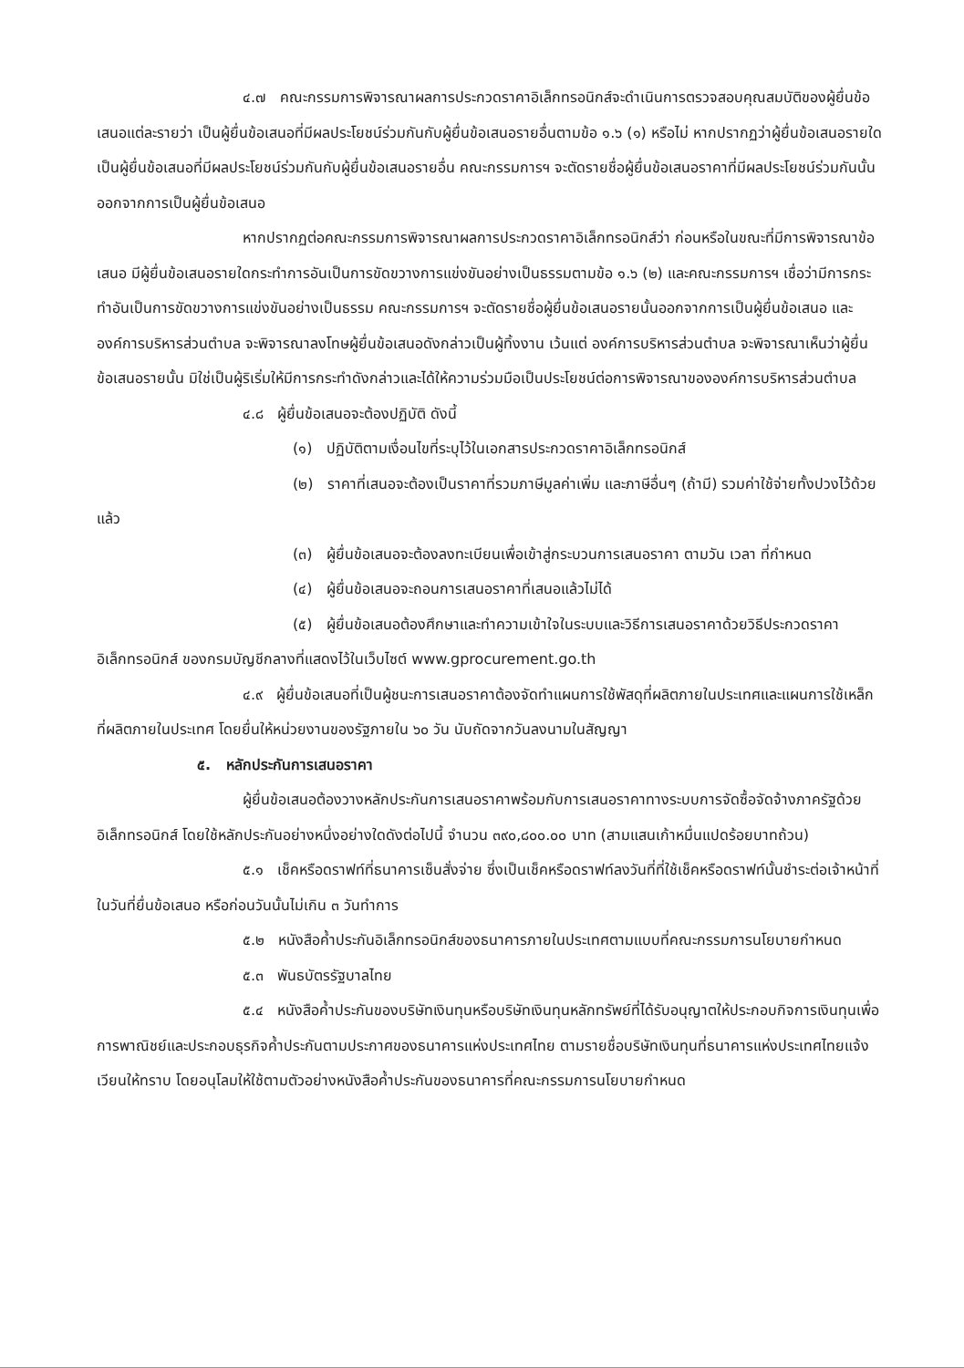๔.๗ คณะกรรมการพิจารณาผลการประกวดราคาอิเล็กทรอนิกส์จะดำเนินการตรวจสอบคุณสมบัติของผู้ยื่นข้อเสนอแต่ละรายว่า เป็นผู้ยื่นข้อเสนอที่มีผลประโยชน์ร่วมกันกับผู้ยื่นข้อเสนอรายอื่นตามข้อ ๑.๖ (๑) หรือไม่ หากปรากฏว่าผู้ยื่นข้อเสนอรายใดเป็นผู้ยื่นข้อเสนอที่มีผลประโยชน์ร่วมกันกับผู้ยื่นข้อเสนอรายอื่น คณะกรรมการฯ จะตัดรายชื่อผู้ยื่นข้อเสนอราคาที่มีผลประโยชน์ร่วมกันนั้นออกจากการเป็นผู้ยื่นข้อเสนอ
หากปรากฏต่อคณะกรรมการพิจารณาผลการประกวดราคาอิเล็กทรอนิกส์ว่า ก่อนหรือในขณะที่มีการพิจารณาข้อเสนอ มีผู้ยื่นข้อเสนอรายใดกระทำการอันเป็นการขัดขวางการแข่งขันอย่างเป็นธรรมตามข้อ ๑.๖ (๒) และคณะกรรมการฯ เชื่อว่ามีการกระทำอันเป็นการขัดขวางการแข่งขันอย่างเป็นธรรม คณะกรรมการฯ จะตัดรายชื่อผู้ยื่นข้อเสนอรายนั้นออกจากการเป็นผู้ยื่นข้อเสนอ และองค์การบริหารส่วนตำบล จะพิจารณาลงโทษผู้ยื่นข้อเสนอดังกล่าวเป็นผู้ทิ้งงาน เว้นแต่ องค์การบริหารส่วนตำบล จะพิจารณาเห็นว่าผู้ยื่นข้อเสนอรายนั้น มิใช่เป็นผู้ริเริ่มให้มีการกระทำดังกล่าวและได้ให้ความร่วมมือเป็นประโยชน์ต่อการพิจารณาขององค์การบริหารส่วนตำบล
๔.๘ ผู้ยื่นข้อเสนอจะต้องปฏิบัติ ดังนี้
(๑) ปฏิบัติตามเงื่อนไขที่ระบุไว้ในเอกสารประกวดราคาอิเล็กทรอนิกส์
(๒) ราคาที่เสนอจะต้องเป็นราคาที่รวมภาษีมูลค่าเพิ่ม และภาษีอื่นๆ (ถ้ามี) รวมค่าใช้จ่ายทั้งปวงไว้ด้วยแล้ว
(๓) ผู้ยื่นข้อเสนอจะต้องลงทะเบียนเพื่อเข้าสู่กระบวนการเสนอราคา ตามวัน เวลา ที่กำหนด
(๔) ผู้ยื่นข้อเสนอจะถอนการเสนอราคาที่เสนอแล้วไม่ได้
(๕) ผู้ยื่นข้อเสนอต้องศึกษาและทำความเข้าใจในระบบและวิธีการเสนอราคาด้วยวิธีประกวดราคาอิเล็กทรอนิกส์ ของกรมบัญชีกลางที่แสดงไว้ในเว็บไซต์ www.gprocurement.go.th
๔.๙ ผู้ยื่นข้อเสนอที่เป็นผู้ชนะการเสนอราคาต้องจัดทำแผนการใช้พัสดุที่ผลิตภายในประเทศและแผนการใช้เหล็กที่ผลิตภายในประเทศ โดยยื่นให้หน่วยงานของรัฐภายใน ๖๐ วัน นับถัดจากวันลงนามในสัญญา
๕. หลักประกันการเสนอราคา
ผู้ยื่นข้อเสนอต้องวางหลักประกันการเสนอราคาพร้อมกับการเสนอราคาทางระบบการจัดซื้อจัดจ้างภาครัฐด้วยอิเล็กทรอนิกส์ โดยใช้หลักประกันอย่างหนึ่งอย่างใดดังต่อไปนี้ จำนวน ๓๙๐,๘๐๐.๐๐ บาท (สามแสนเก้าหมื่นแปดร้อยบาทถ้วน)
๕.๑ เช็คหรือดราฟท์ที่ธนาคารเซ็นสั่งจ่าย ซึ่งเป็นเช็คหรือดราฟท์ลงวันที่ที่ใช้เช็คหรือดราฟท์นั้นชำระต่อเจ้าหน้าที่ในวันที่ยื่นข้อเสนอ หรือก่อนวันนั้นไม่เกิน ๓ วันทำการ
๕.๒ หนังสือค้ำประกันอิเล็กทรอนิกส์ของธนาคารภายในประเทศตามแบบที่คณะกรรมการนโยบายกำหนด
๕.๓ พันธบัตรรัฐบาลไทย
๕.๔ หนังสือค้ำประกันของบริษัทเงินทุนหรือบริษัทเงินทุนหลักทรัพย์ที่ได้รับอนุญาตให้ประกอบกิจการเงินทุนเพื่อการพาณิชย์และประกอบธุรกิจค้ำประกันตามประกาศของธนาคารแห่งประเทศไทย ตามรายชื่อบริษัทเงินทุนที่ธนาคารแห่งประเทศไทยแจ้งเวียนให้ทราบ โดยอนุโลมให้ใช้ตามตัวอย่างหนังสือค้ำประกันของธนาคารที่คณะกรรมการนโยบายกำหนด